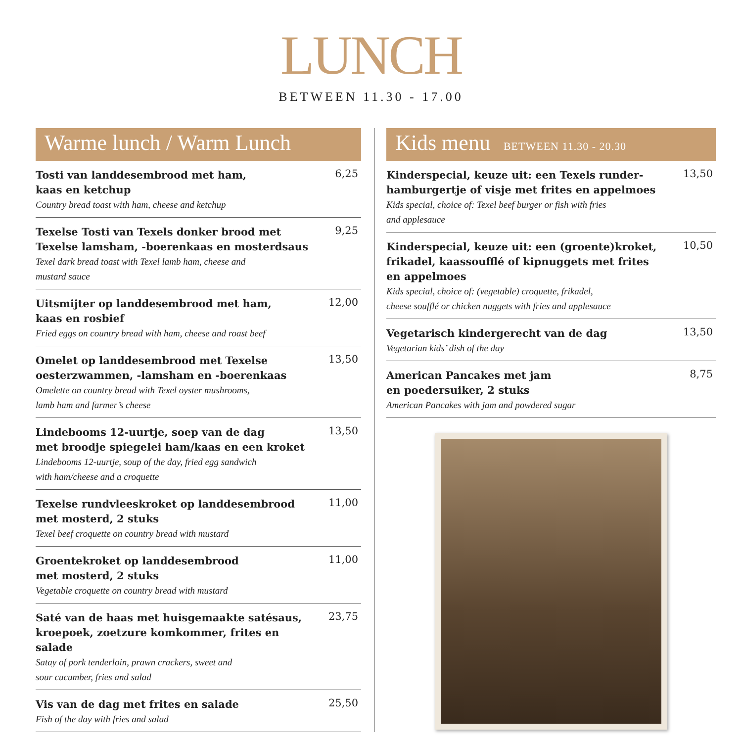LUNCH
BETWEEN 11.30 - 17.00
Warme lunch / Warm Lunch
Tosti van landdesembrood met ham,
kaas en ketchup
Country bread toast with ham, cheese and ketchup
6,25
Texelse Tosti van Texels donker brood met
Texelse lamsham, -boerenkaas en mosterdsaus
Texel dark bread toast with Texel lamb ham, cheese and
mustard sauce
9,25
Uitsmijter op landdesembrood met ham,
kaas en rosbief
Fried eggs on country bread with ham, cheese and roast beef
12,00
Omelet op landdesembrood met Texelse
oesterzwammen, -lamsham en -boerenkaas
Omelette on country bread with Texel oyster mushrooms,
lamb ham and farmer’s cheese
13,50
Lindebooms 12-uurtje, soep van de dag
met broodje spiegelei ham/kaas en een kroket
Lindebooms 12-uurtje, soup of the day, fried egg sandwich
with ham/cheese and a croquette
13,50
Texelse rundvleeskroket op landdesembrood
met mosterd, 2 stuks
Texel beef croquette on country bread with mustard
11,00
Groentekroket op landdesembrood
met mosterd, 2 stuks
Vegetable croquette on country bread with mustard
11,00
Saté van de haas met huisgemaakte satésaus,
kroepoek, zoetzure komkommer, frites en salade
Satay of pork tenderloin, prawn crackers, sweet and
sour cucumber, fries and salad
23,75
Vis van de dag met frites en salade
Fish of the day with fries and salad
25,50
Kids menu BETWEEN 11.30 - 20.30
Kinderspecial, keuze uit: een Texels runder-
hamburgertje of visje met frites en appelmoes
Kids special, choice of: Texel beef burger or fish with fries
and applesauce
13,50
Kinderspecial, keuze uit: een (groente)kroket,
frikadel, kaassoufflé of kipnuggets met frites
en appelmoes
Kids special, choice of: (vegetable) croquette, frikadel,
cheese soufflé or chicken nuggets with fries and applesauce
10,50
Vegetarisch kindergerecht van de dag
Vegetarian kids’ dish of the day
13,50
American Pancakes met jam
en poedersuiker, 2 stuks
American Pancakes with jam and powdered sugar
8,75